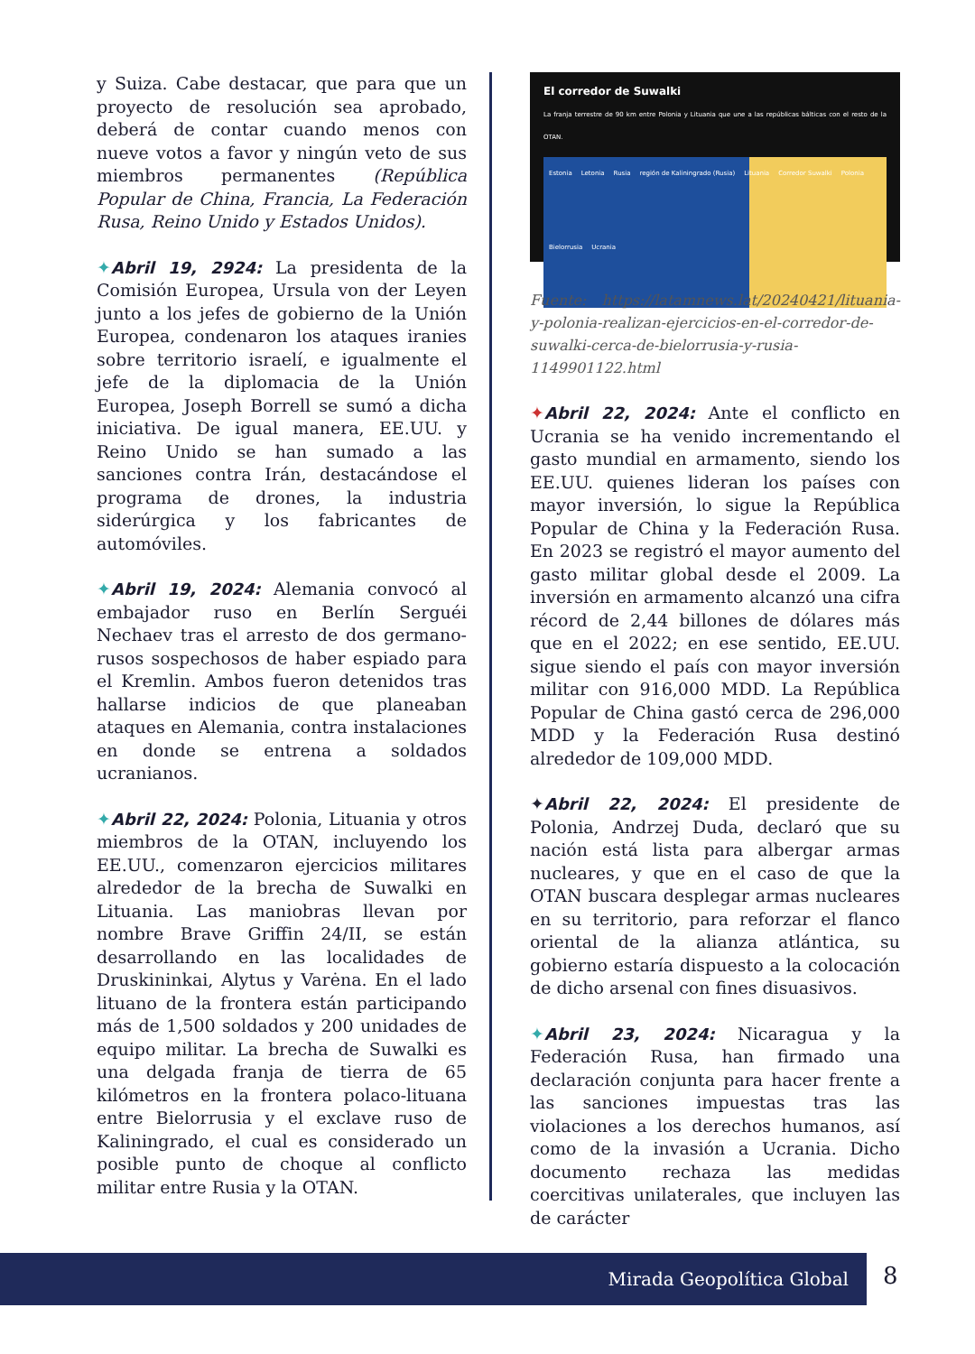y Suiza. Cabe destacar, que para que un proyecto de resolución sea aprobado, deberá de contar cuando menos con nueve votos a favor y ningún veto de sus miembros permanentes (República Popular de China, Francia, La Federación Rusa, Reino Unido y Estados Unidos).
✦Abril 19, 2924: La presidenta de la Comisión Europea, Ursula von der Leyen junto a los jefes de gobierno de la Unión Europea, condenaron los ataques iranies sobre territorio israelí, e igualmente el jefe de la diplomacia de la Unión Europea, Joseph Borrell se sumó a dicha iniciativa. De igual manera, EE.UU. y Reino Unido se han sumado a las sanciones contra Irán, destacándose el programa de drones, la industria siderúrgica y los fabricantes de automóviles.
✦Abril 19, 2024: Alemania convocó al embajador ruso en Berlín Serguéi Nechaev tras el arresto de dos germano-rusos sospechosos de haber espiado para el Kremlin. Ambos fueron detenidos tras hallarse indicios de que planeaban ataques en Alemania, contra instalaciones en donde se entrena a soldados ucranianos.
✦Abril 22, 2024: Polonia, Lituania y otros miembros de la OTAN, incluyendo los EE.UU., comenzaron ejercicios militares alrededor de la brecha de Suwalki en Lituania. Las maniobras llevan por nombre Brave Griffin 24/II, se están desarrollando en las localidades de Druskininkai, Alytus y Varėna. En el lado lituano de la frontera están participando más de 1,500 soldados y 200 unidades de equipo militar. La brecha de Suwalki es una delgada franja de tierra de 65 kilómetros en la frontera polaco-lituana entre Bielorrusia y el exclave ruso de Kaliningrado, el cual es considerado un posible punto de choque al conflicto militar entre Rusia y la OTAN.
El corredor de Suwalki
La franja terrestre de 90 km entre Polonia y Lituania que une a las repúblicas bálticas con el resto de la OTAN.
Estonia Letonia Rusia región de Kaliningrado (Rusia) Lituania Corredor Suwalki Polonia Bielorrusia Ucrania
Fuente: https://latamnews.lat/20240421/lituania-y-polonia-realizan-ejercicios-en-el-corredor-de-suwalki-cerca-de-bielorrusia-y-rusia-1149901122.html
✦Abril 22, 2024: Ante el conflicto en Ucrania se ha venido incrementando el gasto mundial en armamento, siendo los EE.UU. quienes lideran los países con mayor inversión, lo sigue la República Popular de China y la Federación Rusa. En 2023 se registró el mayor aumento del gasto militar global desde el 2009. La inversión en armamento alcanzó una cifra récord de 2,44 billones de dólares más que en el 2022; en ese sentido, EE.UU. sigue siendo el país con mayor inversión militar con 916,000 MDD. La República Popular de China gastó cerca de 296,000 MDD y la Federación Rusa destinó alrededor de 109,000 MDD.
✦Abril 22, 2024: El presidente de Polonia, Andrzej Duda, declaró que su nación está lista para albergar armas nucleares, y que en el caso de que la OTAN buscara desplegar armas nucleares en su territorio, para reforzar el flanco oriental de la alianza atlántica, su gobierno estaría dispuesto a la colocación de dicho arsenal con fines disuasivos.
✦Abril 23, 2024: Nicaragua y la Federación Rusa, han firmado una declaración conjunta para hacer frente a las sanciones impuestas tras las violaciones a los derechos humanos, así como de la invasión a Ucrania. Dicho documento rechaza las medidas coercitivas unilaterales, que incluyen las de carácter
Mirada Geopolítica Global 8